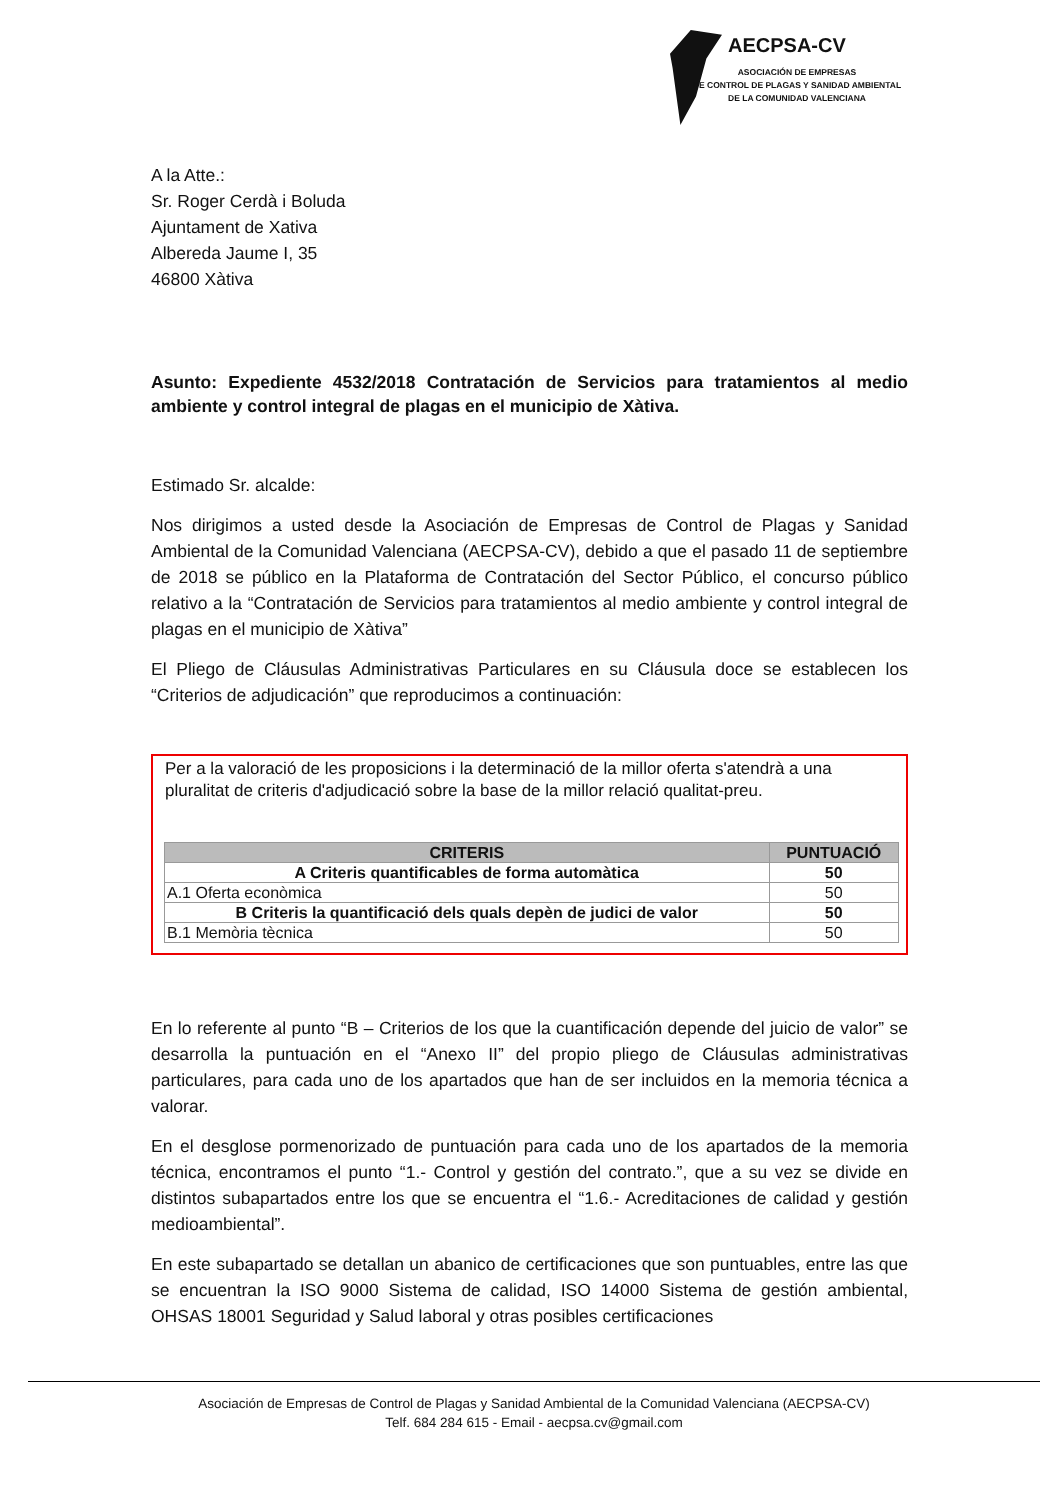AECPSA-CV
ASOCIACIÓN DE EMPRESAS
DE CONTROL DE PLAGAS Y SANIDAD AMBIENTAL
DE LA COMUNIDAD VALENCIANA
A la Atte.:
Sr. Roger Cerdà i Boluda
Ajuntament de Xativa
Albereda Jaume I, 35
46800 Xàtiva
Asunto: Expediente 4532/2018 Contratación de Servicios para tratamientos al medio ambiente y control integral de plagas en el municipio de Xàtiva.
Estimado Sr. alcalde:
Nos dirigimos a usted desde la Asociación de Empresas de Control de Plagas y Sanidad Ambiental de la Comunidad Valenciana (AECPSA-CV), debido a que el pasado 11 de septiembre de 2018 se público en la Plataforma de Contratación del Sector Público, el concurso público relativo a la “Contratación de Servicios para tratamientos al medio ambiente y control integral de plagas en el municipio de Xàtiva”
El Pliego de Cláusulas Administrativas Particulares en su Cláusula doce se establecen los “Criterios de adjudicación” que reproducimos a continuación:
Per a la valoració de les proposicions i la determinació de la millor oferta s'atendrà a una pluralitat de criteris d'adjudicació sobre la base de la millor relació qualitat-preu.
| CRITERIS | PUNTUACIÓ |
| --- | --- |
| A Criteris quantificables de forma automàtica | 50 |
| A.1 Oferta econòmica | 50 |
| B Criteris la quantificació dels quals depèn de judici de valor | 50 |
| B.1 Memòria tècnica | 50 |
En lo referente al punto “B – Criterios de los que la cuantificación depende del juicio de valor” se desarrolla la puntuación en el “Anexo II” del propio pliego de Cláusulas administrativas particulares, para cada uno de los apartados que han de ser incluidos en la memoria técnica a valorar.
En el desglose pormenorizado de puntuación para cada uno de los apartados de la memoria técnica, encontramos el punto “1.- Control y gestión del contrato.”, que a su vez se divide en distintos subapartados entre los que se encuentra el “1.6.- Acreditaciones de calidad y gestión medioambiental”.
En este subapartado se detallan un abanico de certificaciones que son puntuables, entre las que se encuentran la ISO 9000 Sistema de calidad, ISO 14000 Sistema de gestión ambiental, OHSAS 18001 Seguridad y Salud laboral y otras posibles certificaciones
Asociación de Empresas de Control de Plagas y Sanidad Ambiental de la Comunidad Valenciana (AECPSA-CV)
Telf. 684 284 615 - Email - aecpsa.cv@gmail.com